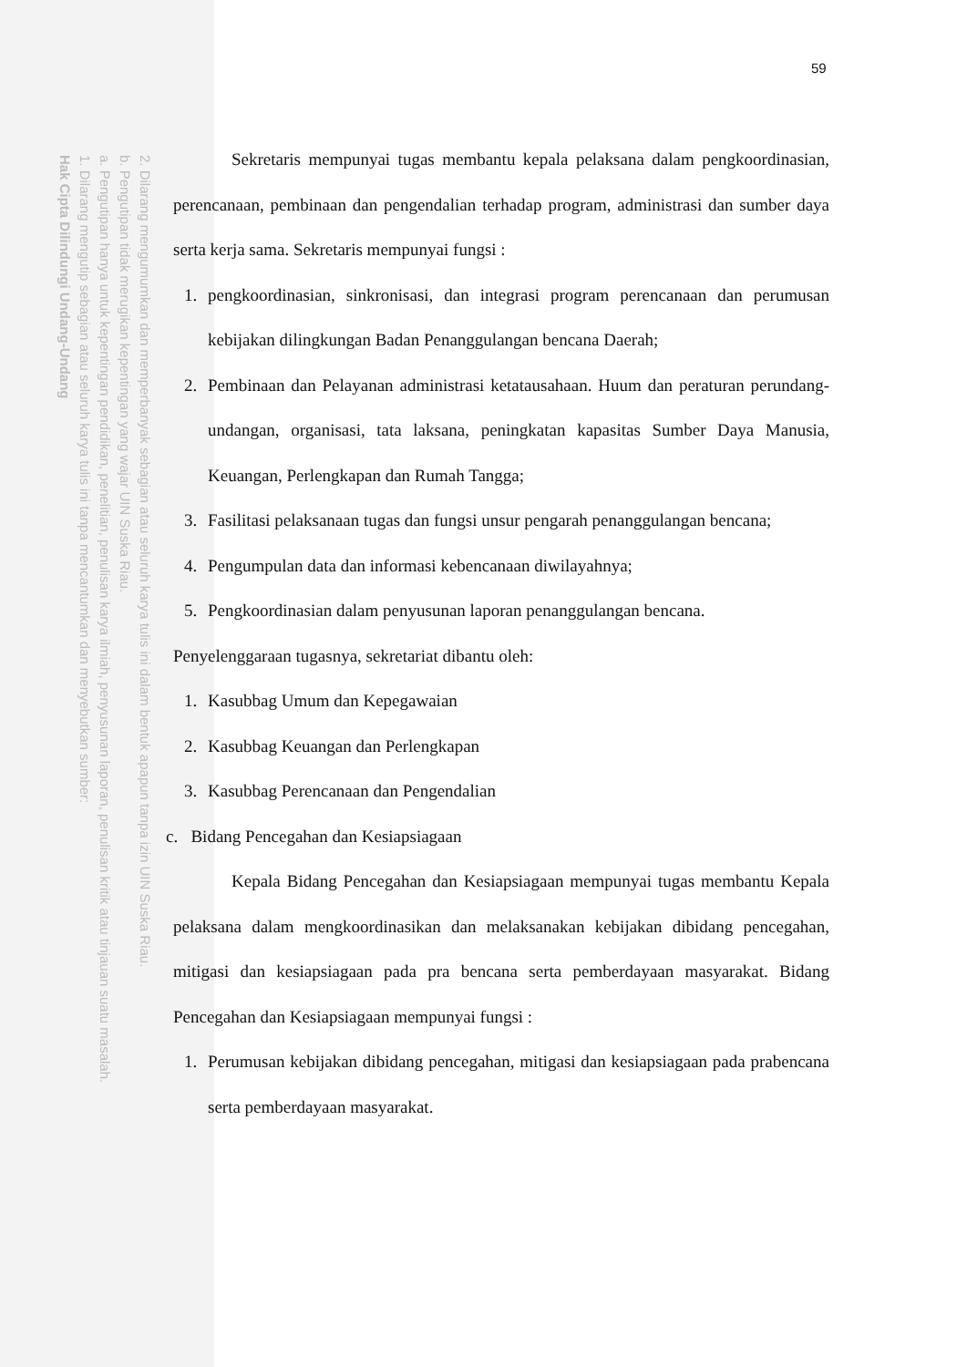2. Dilarang mengumumkan dan memperbanyak sebagian atau seluruh karya tulis ini dalam bentuk apapun tanpa izin UIN Suska Riau.
b. Pengutipan tidak merugikan kepentingan yang wajar UIN Suska Riau.
a. Pengutipan hanya untuk kepentingan pendidikan, penelitian, penulisan karya ilmiah, penyusunan laporan, penulisan kritik atau tinjauan suatu masalah.
1. Dilarang mengutip sebagian atau seluruh karya tulis ini tanpa mencantumkan dan menyebutkan sumber:
Hak Cipta Dilindungi Undang-Undang
59
Sekretaris mempunyai tugas membantu kepala pelaksana dalam pengkoordinasian, perencanaan, pembinaan dan pengendalian terhadap program, administrasi dan sumber daya serta kerja sama. Sekretaris mempunyai fungsi :
1. pengkoordinasian, sinkronisasi, dan integrasi program perencanaan dan perumusan kebijakan dilingkungan Badan Penanggulangan bencana Daerah;
2. Pembinaan dan Pelayanan administrasi ketatausahaan. Huum dan peraturan perundang-undangan, organisasi, tata laksana, peningkatan kapasitas Sumber Daya Manusia, Keuangan, Perlengkapan dan Rumah Tangga;
3. Fasilitasi pelaksanaan tugas dan fungsi unsur pengarah penanggulangan bencana;
4. Pengumpulan data dan informasi kebencanaan diwilayahnya;
5. Pengkoordinasian dalam penyusunan laporan penanggulangan bencana.
Penyelenggaraan tugasnya, sekretariat dibantu oleh:
1. Kasubbag Umum dan Kepegawaian
2. Kasubbag Keuangan dan Perlengkapan
3. Kasubbag Perencanaan dan Pengendalian
c. Bidang Pencegahan dan Kesiapsiagaan
Kepala Bidang Pencegahan dan Kesiapsiagaan mempunyai tugas membantu Kepala pelaksana dalam mengkoordinasikan dan melaksanakan kebijakan dibidang pencegahan, mitigasi dan kesiapsiagaan pada pra bencana serta pemberdayaan masyarakat. Bidang Pencegahan dan Kesiapsiagaan mempunyai fungsi :
1. Perumusan kebijakan dibidang pencegahan, mitigasi dan kesiapsiagaan pada prabencana serta pemberdayaan masyarakat.